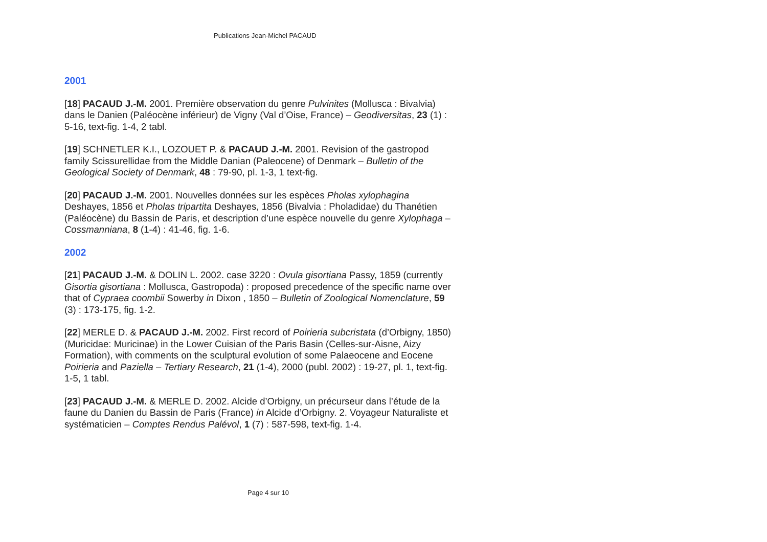Publications Jean-Michel PACAUD
2001
[18] PACAUD J.-M. 2001. Première observation du genre Pulvinites (Mollusca : Bivalvia) dans le Danien (Paléocène inférieur) de Vigny (Val d’Oise, France) – Geodiversitas, 23 (1) : 5-16, text-fig. 1-4, 2 tabl.
[19] SCHNETLER K.I., LOZOUET P. & PACAUD J.-M. 2001. Revision of the gastropod family Scissurellidae from the Middle Danian (Paleocene) of Denmark – Bulletin of the Geological Society of Denmark, 48 : 79-90, pl. 1-3, 1 text-fig.
[20] PACAUD J.-M. 2001. Nouvelles données sur les espèces Pholas xylophagina Deshayes, 1856 et Pholas tripartita Deshayes, 1856 (Bivalvia : Pholadidae) du Thanétien (Paléocène) du Bassin de Paris, et description d’une espèce nouvelle du genre Xylophaga – Cossmanniana, 8 (1-4) : 41-46, fig. 1-6.
2002
[21] PACAUD J.-M. & DOLIN L. 2002. case 3220 : Ovula gisortiana Passy, 1859 (currently Gisortia gisortiana : Mollusca, Gastropoda) : proposed precedence of the specific name over that of Cypraea coombii Sowerby in Dixon , 1850 – Bulletin of Zoological Nomenclature, 59 (3) : 173-175, fig. 1-2.
[22] MERLE D. & PACAUD J.-M. 2002. First record of Poirieria subcristata (d’Orbigny, 1850) (Muricidae: Muricinae) in the Lower Cuisian of the Paris Basin (Celles-sur-Aisne, Aizy Formation), with comments on the sculptural evolution of some Palaeocene and Eocene Poirieria and Paziella – Tertiary Research, 21 (1-4), 2000 (publ. 2002) : 19-27, pl. 1, text-fig. 1-5, 1 tabl.
[23] PACAUD J.-M. & MERLE D. 2002. Alcide d’Orbigny, un précurseur dans l’étude de la faune du Danien du Bassin de Paris (France) in Alcide d’Orbigny. 2. Voyageur Naturaliste et systématicien – Comptes Rendus Palévol, 1 (7) : 587-598, text-fig. 1-4.
Page 4 sur 10